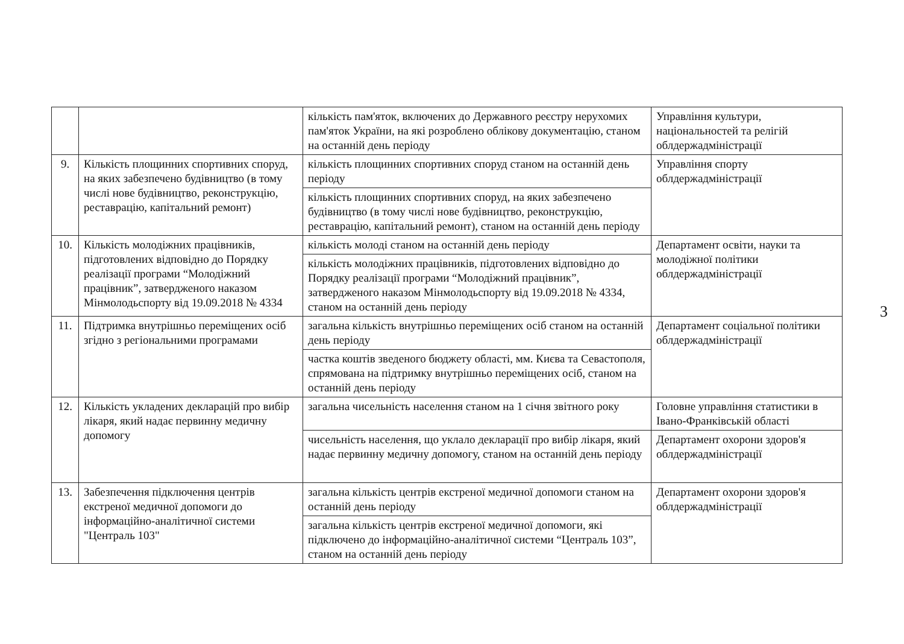| | | кількість пам'яток, включених до Державного реєстру нерухомих пам'яток України, на які розроблено облікову документацію, станом на останній день періоду | Управління культури, національностей та релігій облдержадміністрації |
| 9. | Кількість площинних спортивних споруд, на яких забезпечено будівництво (в тому числі нове будівництво, реконструкцію, реставрацію, капітальний ремонт) | кількість площинних спортивних споруд станом на останній день періоду | Управління спорту облдержадміністрації |
| | | кількість площинних спортивних споруд, на яких забезпечено будівництво (в тому числі нове будівництво, реконструкцію, реставрацію, капітальний ремонт), станом на останній день періоду | |
| 10. | Кількість молодіжних працівників, підготовлених відповідно до Порядку реалізації програми “Молодіжний працівник”, затвердженого наказом Мінмолодьспорту від 19.09.2018 № 4334 | кількість молоді станом на останній день періоду | Департамент освіти, науки та молодіжної політики облдержадміністрації |
| | | кількість молодіжних працівників, підготовлених відповідно до Порядку реалізації програми “Молодіжний працівник”, затвердженого наказом Мінмолодьспорту від 19.09.2018 № 4334, станом на останній день періоду | |
| 11. | Підтримка внутрішньо переміщених осіб згідно з регіональними програмами | загальна кількість внутрішньо переміщених осіб станом на останній день періоду | Департамент соціальної політики облдержадміністрації |
| | | частка коштів зведеного бюджету області, мм. Києва та Севастополя, спрямована на підтримку внутрішньо переміщених осіб, станом на останній день періоду | |
| 12. | Кількість укладених декларацій про вибір лікаря, який надає первинну медичну допомогу | загальна чисельність населення станом на 1 січня звітного року | Головне управління статистики в Івано-Франківській області |
| | | чисельність населення, що уклало декларації про вибір лікаря, який надає первинну медичну допомогу, станом на останній день періоду | Департамент охорони здоров'я облдержадміністрації |
| 13. | Забезпечення підключення центрів екстреної медичної допомоги до інформаційно-аналітичної системи "Централь 103" | загальна кількість центрів екстреної медичної допомоги станом на останній день періоду | Департамент охорони здоров'я облдержадміністрації |
| | | загальна кількість центрів екстреної медичної допомоги, які підключено до інформаційно-аналітичної системи “Централь 103”, станом на останній день періоду | |
3